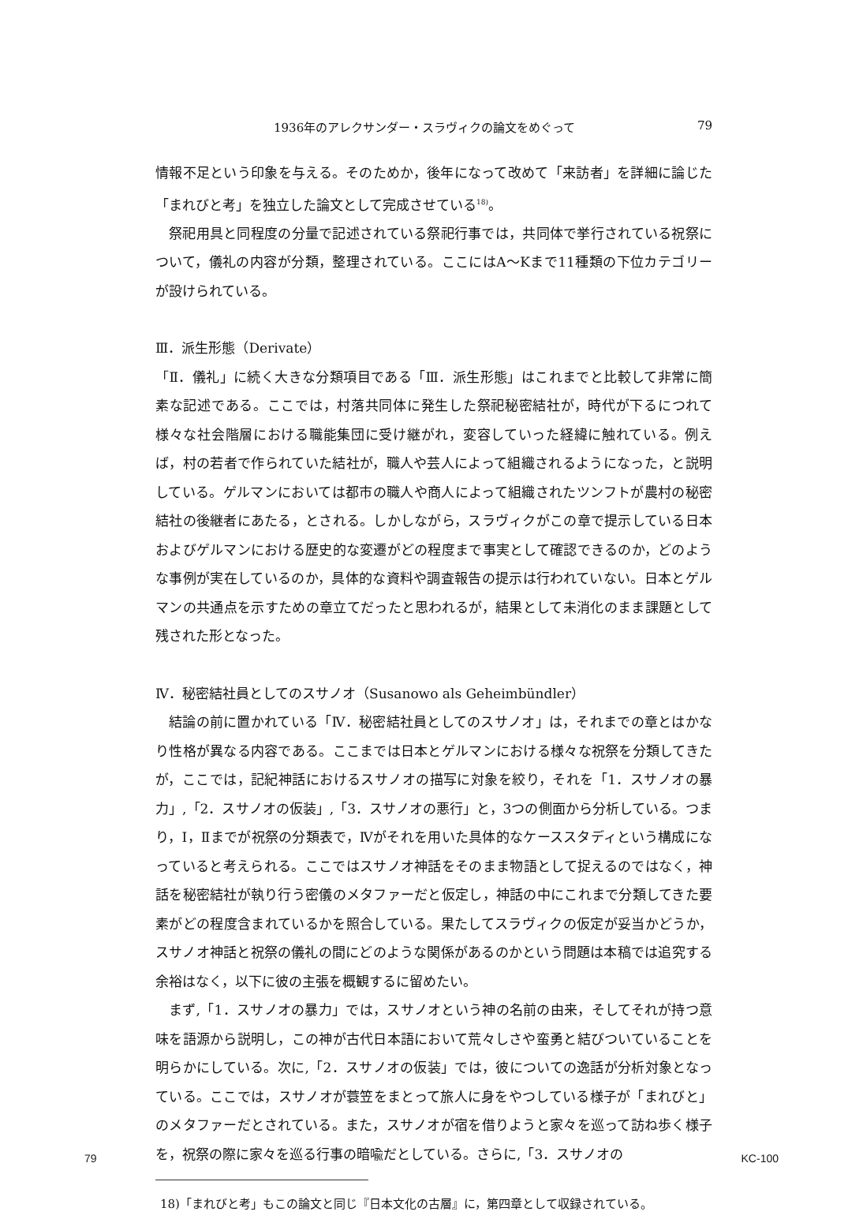1936年のアレクサンダー・スラヴィクの論文をめぐって 79
情報不足という印象を与える。そのためか，後年になって改めて「来訪者」を詳細に論じた「まれびと考」を独立した論文として完成させている<sup>18)</sup>。
祭祀用具と同程度の分量で記述されている祭祀行事では，共同体で挙行されている祝祭について，儀礼の内容が分類，整理されている。ここにはA～Kまで11種類の下位カテゴリーが設けられている。
Ⅲ．派生形態（Derivate）
「Ⅱ．儀礼」に続く大きな分類項目である「Ⅲ．派生形態」はこれまでと比較して非常に簡素な記述である。ここでは，村落共同体に発生した祭祀秘密結社が，時代が下るにつれて様々な社会階層における職能集団に受け継がれ，変容していった経緯に触れている。例えば，村の若者で作られていた結社が，職人や芸人によって組織されるようになった，と説明している。ゲルマンにおいては都市の職人や商人によって組織されたツンフトが農村の秘密結社の後継者にあたる，とされる。しかしながら，スラヴィクがこの章で提示している日本およびゲルマンにおける歴史的な変遷がどの程度まで事実として確認できるのか，どのような事例が実在しているのか，具体的な資料や調査報告の提示は行われていない。日本とゲルマンの共通点を示すための章立てだったと思われるが，結果として未消化のまま課題として残された形となった。
Ⅳ．秘密結社員としてのスサノオ（Susanowo als Geheimbündler）
結論の前に置かれている「Ⅳ．秘密結社員としてのスサノオ」は，それまでの章とはかなり性格が異なる内容である。ここまでは日本とゲルマンにおける様々な祝祭を分類してきたが，ここでは，記紀神話におけるスサノオの描写に対象を絞り，それを「1．スサノオの暴力」,「2．スサノオの仮装」,「3．スサノオの悪行」と，3つの側面から分析している。つまり，Ⅰ，Ⅱまでが祝祭の分類表で，Ⅳがそれを用いた具体的なケーススタディという構成になっていると考えられる。ここではスサノオ神話をそのまま物語として捉えるのではなく，神話を秘密結社が執り行う密儀のメタファーだと仮定し，神話の中にこれまで分類してきた要素がどの程度含まれているかを照合している。果たしてスラヴィクの仮定が妥当かどうか，スサノオ神話と祝祭の儀礼の間にどのような関係があるのかという問題は本稿では追究する余裕はなく，以下に彼の主張を概観するに留めたい。
まず,「1．スサノオの暴力」では，スサノオという神の名前の由来，そしてそれが持つ意味を語源から説明し，この神が古代日本語において荒々しさや蛮勇と結びついていることを明らかにしている。次に,「2．スサノオの仮装」では，彼についての逸話が分析対象となっている。ここでは，スサノオが蓑笠をまとって旅人に身をやつしている様子が「まれびと」のメタファーだとされている。また，スサノオが宿を借りようと家々を巡って訪ね歩く様子を，祝祭の際に家々を巡る行事の暗喩だとしている。さらに,「3．スサノオの
18)「まれびと考」もこの論文と同じ『日本文化の古層』に，第四章として収録されている。
79 KC-100